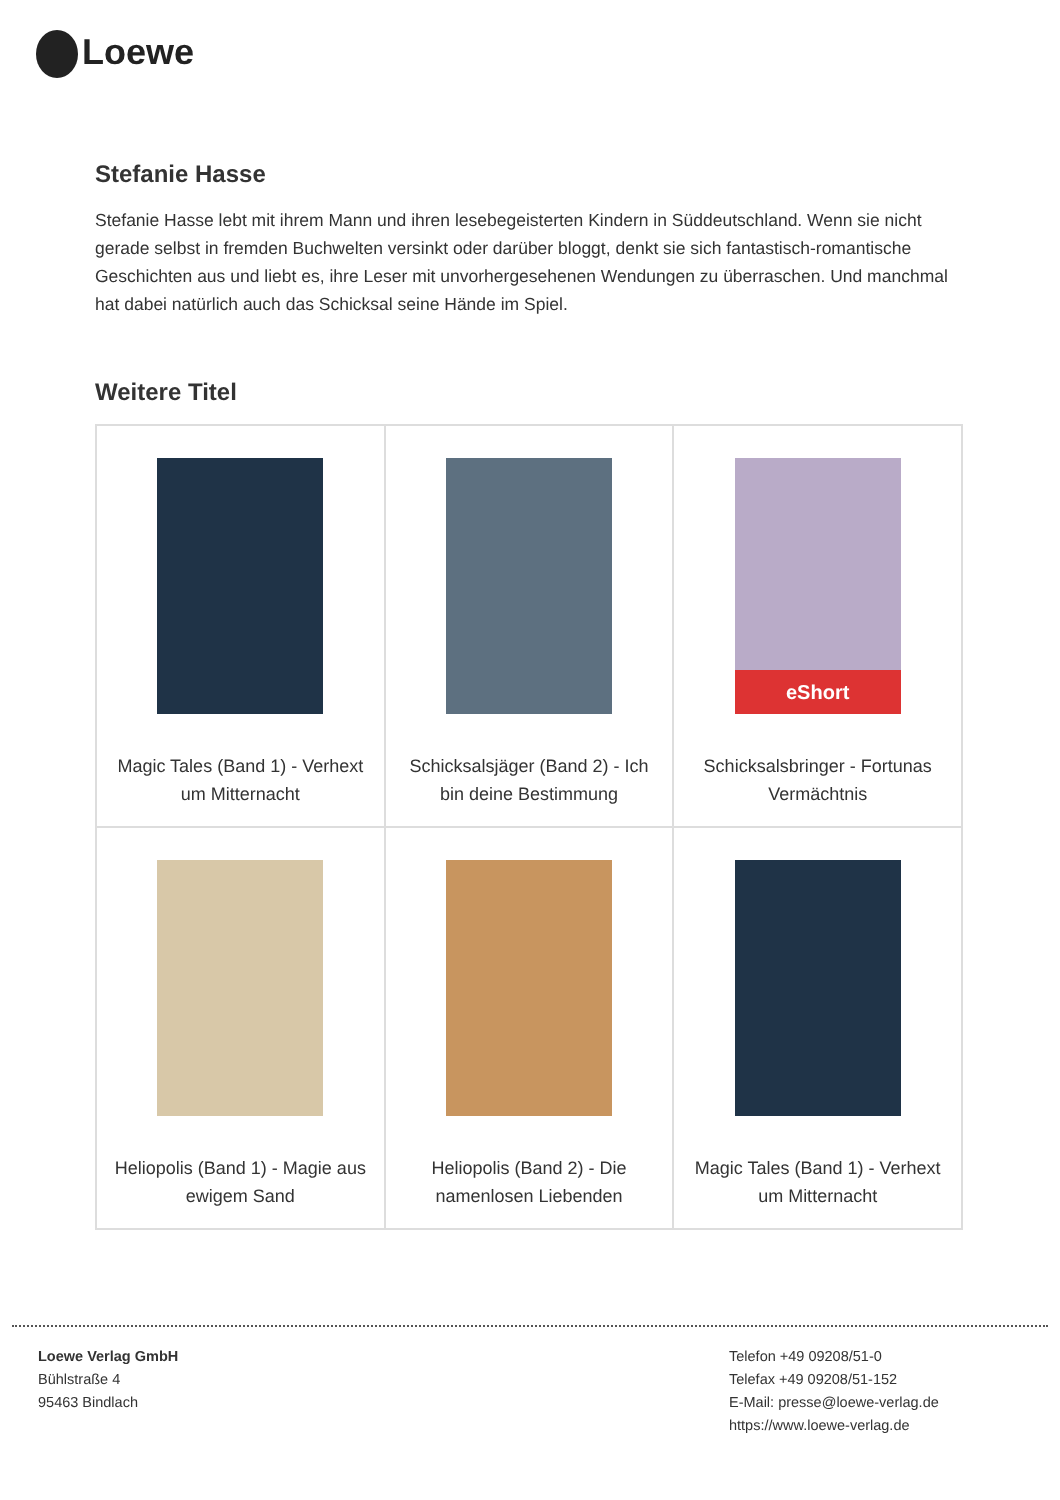Loewe
Stefanie Hasse
Stefanie Hasse lebt mit ihrem Mann und ihren lesebegeisterten Kindern in Süddeutschland. Wenn sie nicht gerade selbst in fremden Buchwelten versinkt oder darüber bloggt, denkt sie sich fantastisch-romantische Geschichten aus und liebt es, ihre Leser mit unvorhergesehenen Wendungen zu überraschen. Und manchmal hat dabei natürlich auch das Schicksal seine Hände im Spiel.
Weitere Titel
| Magic Tales (Band 1) - Verhext um Mitternacht | Schicksalsjäger (Band 2) - Ich bin deine Bestimmung | eShort Schicksalsbringer - Fortunas Vermächtnis |
| Heliopolis (Band 1) - Magie aus ewigem Sand | Heliopolis (Band 2) - Die namenlosen Liebenden | Magic Tales (Band 1) - Verhext um Mitternacht |
Loewe Verlag GmbH
Bühlstraße 4
95463 Bindlach
Telefon +49 09208/51-0
Telefax +49 09208/51-152
E-Mail: presse@loewe-verlag.de
https://www.loewe-verlag.de